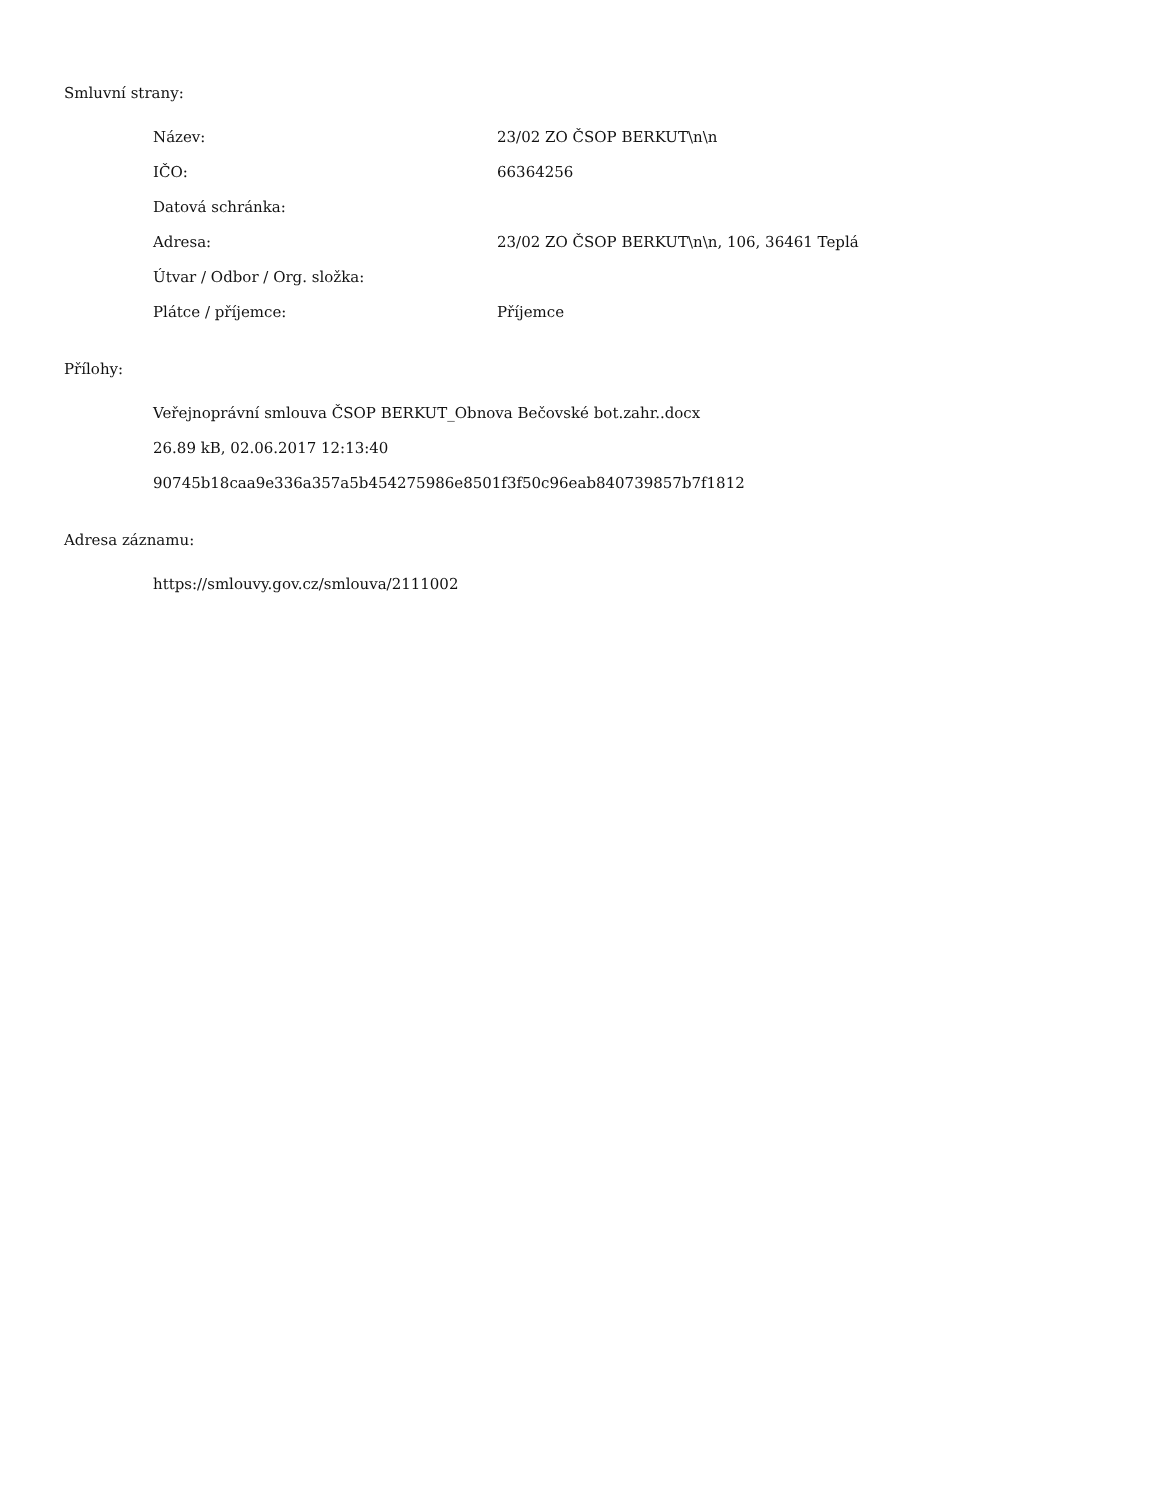Smluvní strany:
| Název: | 23/02 ZO ČSOP BERKUT\n\n |
| IČO: | 66364256 |
| Datová schránka: | |
| Adresa: | 23/02 ZO ČSOP BERKUT\n\n, 106, 36461 Teplá |
| Útvar / Odbor / Org. složka: | |
| Plátce / příjemce: | Příjemce |
Přílohy:
Veřejnoprávní smlouva ČSOP BERKUT_Obnova Bečovské bot.zahr..docx
26.89 kB, 02.06.2017 12:13:40
90745b18caa9e336a357a5b454275986e8501f3f50c96eab840739857b7f1812
Adresa záznamu:
https://smlouvy.gov.cz/smlouva/2111002